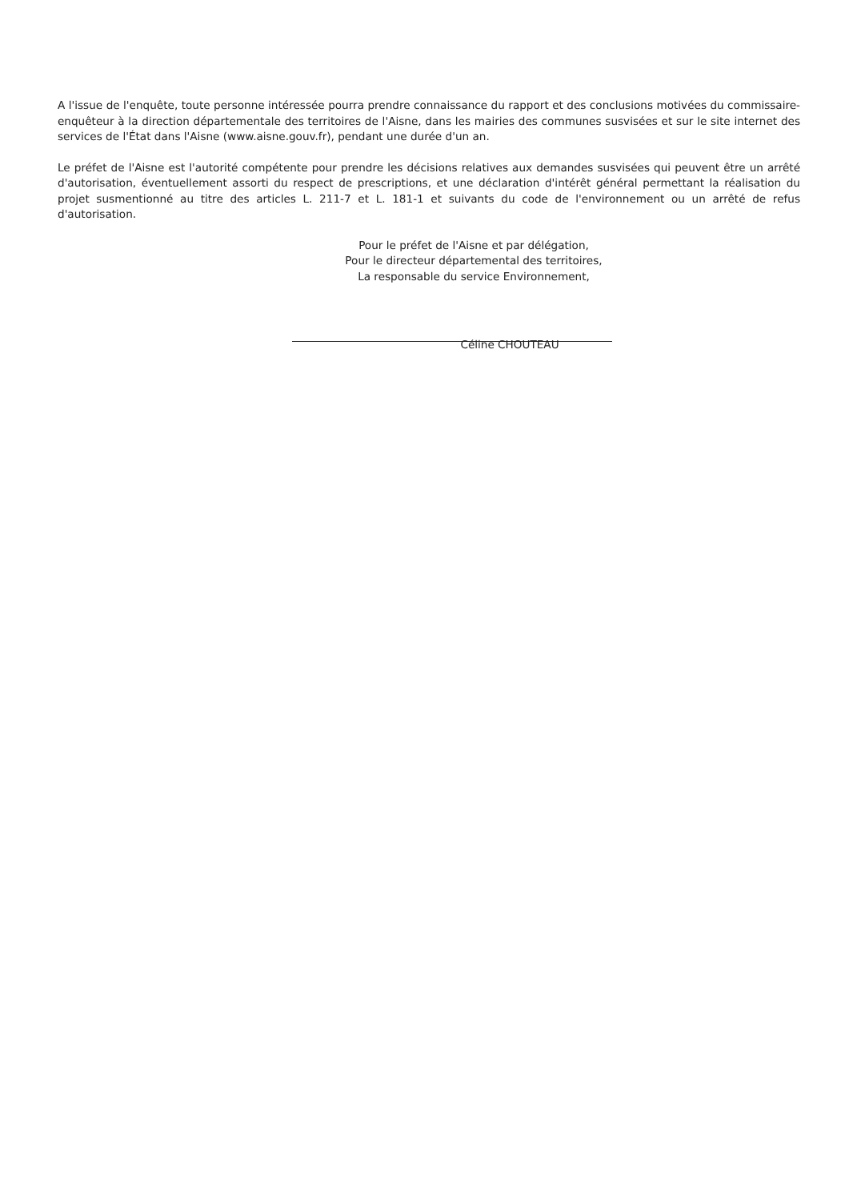A l'issue de l'enquête, toute personne intéressée pourra prendre connaissance du rapport et des conclusions motivées du commissaire-enquêteur à la direction départementale des territoires de l'Aisne, dans les mairies des communes susvisées et sur le site internet des services de l'État dans l'Aisne (www.aisne.gouv.fr), pendant une durée d'un an.
Le préfet de l'Aisne est l'autorité compétente pour prendre les décisions relatives aux demandes susvisées qui peuvent être un arrêté d'autorisation, éventuellement assorti du respect de prescriptions, et une déclaration d'intérêt général permettant la réalisation du projet susmentionné au titre des articles L. 211-7 et L. 181-1 et suivants du code de l'environnement ou un arrêté de refus d'autorisation.
Pour le préfet de l'Aisne et par délégation,
Pour le directeur départemental des territoires,
La responsable du service Environnement,
Céline CHOUTEAU